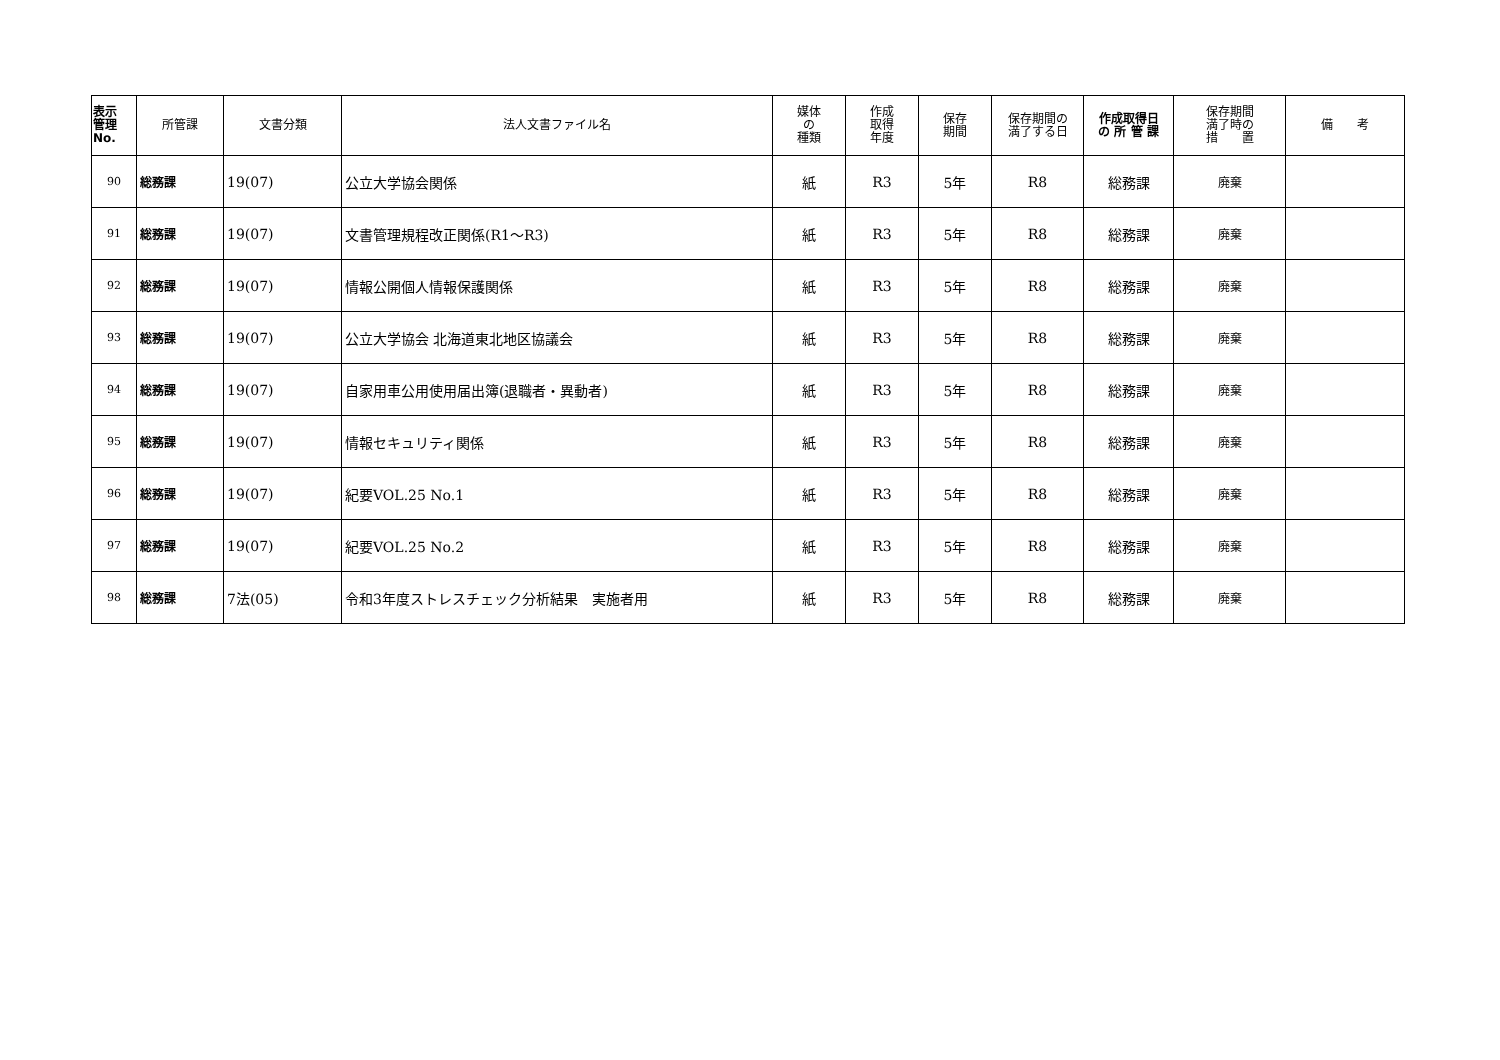| 表示 管理 No. | 所管課 | 文書分類 | 法人文書ファイル名 | 媒体 の 種類 | 作成 取得 年度 | 保存 期間 | 保存期間の 満了する日 | 作成取得日 の 所 管 課 | 保存期間 満了時の 措 置 | 備 考 |
| --- | --- | --- | --- | --- | --- | --- | --- | --- | --- | --- |
| 90 | 総務課 | 19(07) | 公立大学協会関係 | 紙 | R3 | 5年 | R8 | 総務課 | 廃棄 | |
| 91 | 総務課 | 19(07) | 文書管理規程改正関係(R1～R3) | 紙 | R3 | 5年 | R8 | 総務課 | 廃棄 | |
| 92 | 総務課 | 19(07) | 情報公開個人情報保護関係 | 紙 | R3 | 5年 | R8 | 総務課 | 廃棄 | |
| 93 | 総務課 | 19(07) | 公立大学協会 北海道東北地区協議会 | 紙 | R3 | 5年 | R8 | 総務課 | 廃棄 | |
| 94 | 総務課 | 19(07) | 自家用車公用使用届出簿(退職者・異動者) | 紙 | R3 | 5年 | R8 | 総務課 | 廃棄 | |
| 95 | 総務課 | 19(07) | 情報セキュリティ関係 | 紙 | R3 | 5年 | R8 | 総務課 | 廃棄 | |
| 96 | 総務課 | 19(07) | 紀要VOL.25 No.1 | 紙 | R3 | 5年 | R8 | 総務課 | 廃棄 | |
| 97 | 総務課 | 19(07) | 紀要VOL.25 No.2 | 紙 | R3 | 5年 | R8 | 総務課 | 廃棄 | |
| 98 | 総務課 | 7法(05) | 令和3年度ストレスチェック分析結果 実施者用 | 紙 | R3 | 5年 | R8 | 総務課 | 廃棄 | |